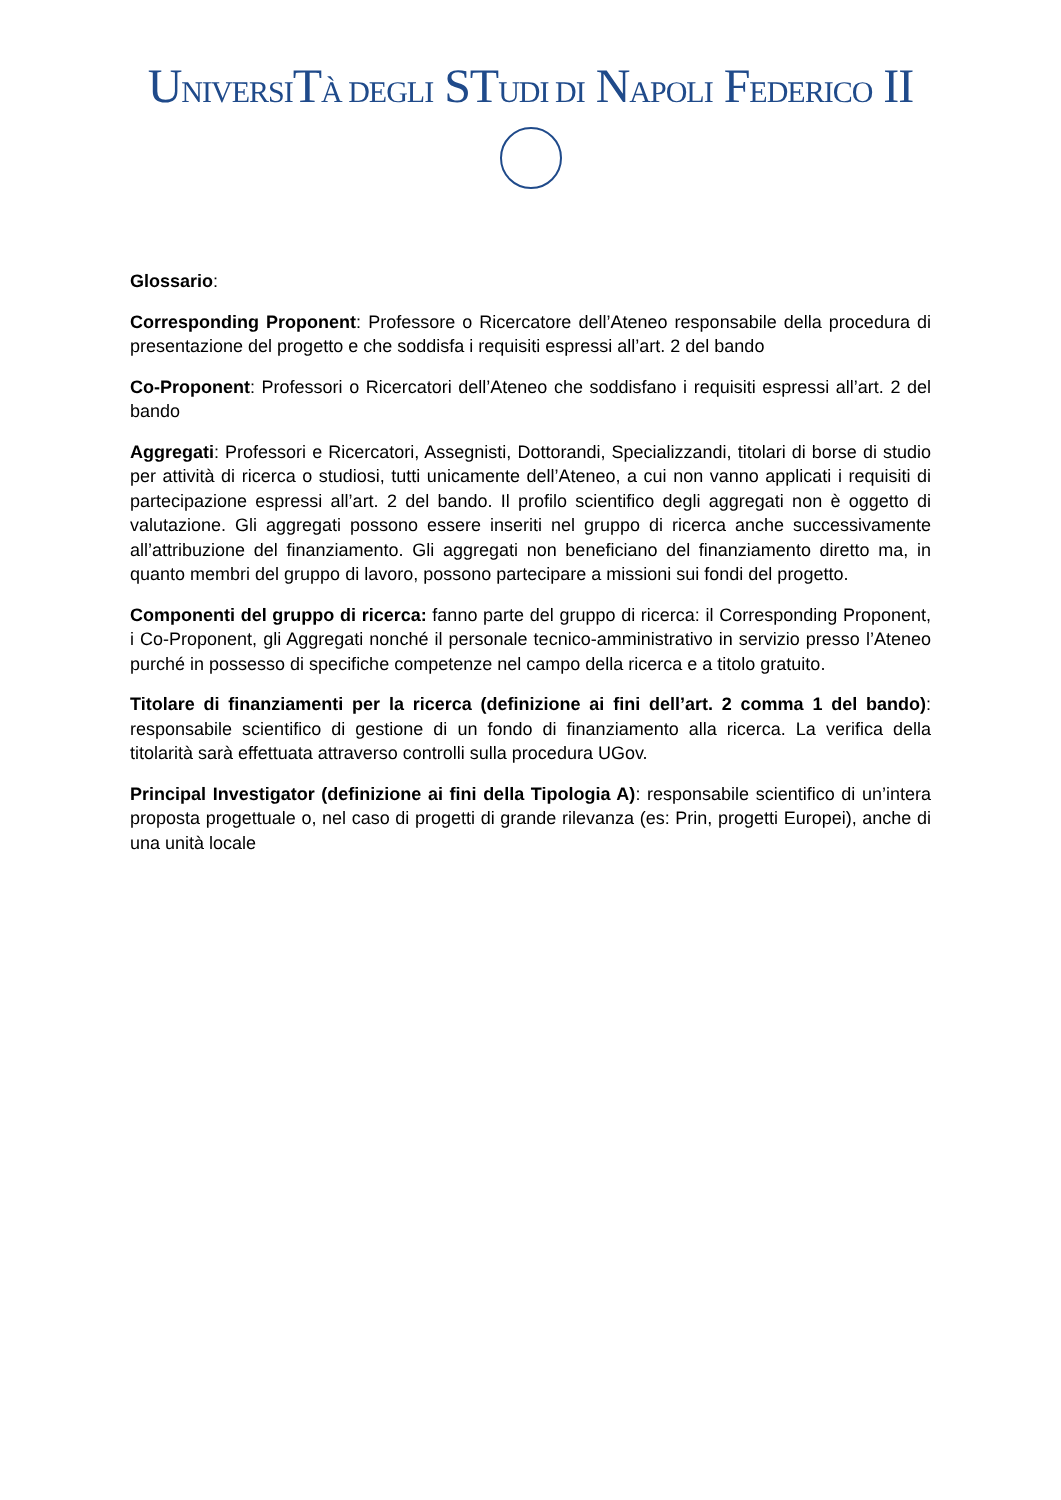UNIVERSITÀ DEGLI STUDI DI NAPOLI FEDERICO II
Glossario:
Corresponding Proponent: Professore o Ricercatore dell’Ateneo responsabile della procedura di presentazione del progetto e che soddisfa i requisiti espressi all’art. 2 del bando
Co-Proponent: Professori o Ricercatori dell’Ateneo che soddisfano i requisiti espressi all’art. 2 del bando
Aggregati: Professori e Ricercatori, Assegnisti, Dottorandi, Specializzandi, titolari di borse di studio per attività di ricerca o studiosi, tutti unicamente dell’Ateneo, a cui non vanno applicati i requisiti di partecipazione espressi all’art. 2 del bando. Il profilo scientifico degli aggregati non è oggetto di valutazione. Gli aggregati possono essere inseriti nel gruppo di ricerca anche successivamente all’attribuzione del finanziamento. Gli aggregati non beneficiano del finanziamento diretto ma, in quanto membri del gruppo di lavoro, possono partecipare a missioni sui fondi del progetto.
Componenti del gruppo di ricerca: fanno parte del gruppo di ricerca: il Corresponding Proponent, i Co-Proponent, gli Aggregati nonché il personale tecnico-amministrativo in servizio presso l’Ateneo purché in possesso di specifiche competenze nel campo della ricerca e a titolo gratuito.
Titolare di finanziamenti per la ricerca (definizione ai fini dell’art. 2 comma 1 del bando): responsabile scientifico di gestione di un fondo di finanziamento alla ricerca. La verifica della titolarità sarà effettuata attraverso controlli sulla procedura UGov.
Principal Investigator (definizione ai fini della Tipologia A): responsabile scientifico di un’intera proposta progettuale o, nel caso di progetti di grande rilevanza (es: Prin, progetti Europei), anche di una unità locale